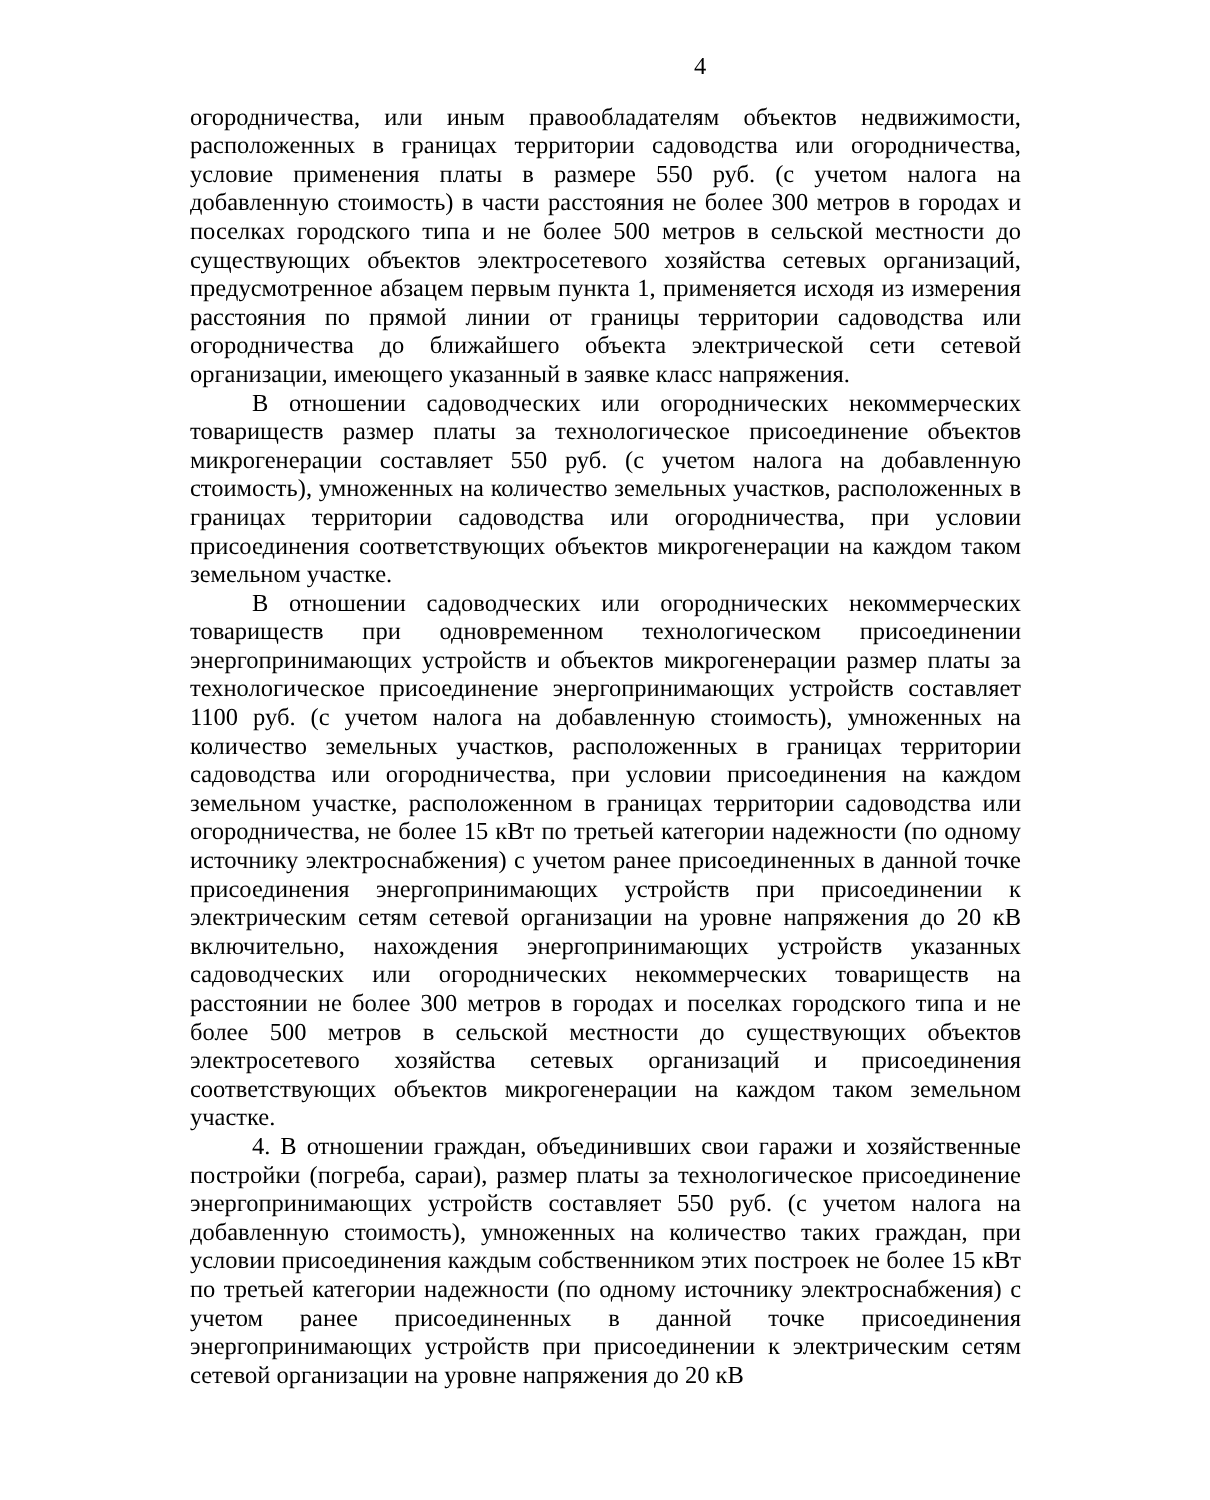4
огородничества, или иным правообладателям объектов недвижимости, расположенных в границах территории садоводства или огородничества, условие применения платы в размере 550 руб. (с учетом налога на добавленную стоимость) в части расстояния не более 300 метров в городах и поселках городского типа и не более 500 метров в сельской местности до существующих объектов электросетевого хозяйства сетевых организаций, предусмотренное абзацем первым пункта 1, применяется исходя из измерения расстояния по прямой линии от границы территории садоводства или огородничества до ближайшего объекта электрической сети сетевой организации, имеющего указанный в заявке класс напряжения.
В отношении садоводческих или огороднических некоммерческих товариществ размер платы за технологическое присоединение объектов микрогенерации составляет 550 руб. (с учетом налога на добавленную стоимость), умноженных на количество земельных участков, расположенных в границах территории садоводства или огородничества, при условии присоединения соответствующих объектов микрогенерации на каждом таком земельном участке.
В отношении садоводческих или огороднических некоммерческих товариществ при одновременном технологическом присоединении энергопринимающих устройств и объектов микрогенерации размер платы за технологическое присоединение энергопринимающих устройств составляет 1100 руб. (с учетом налога на добавленную стоимость), умноженных на количество земельных участков, расположенных в границах территории садоводства или огородничества, при условии присоединения на каждом земельном участке, расположенном в границах территории садоводства или огородничества, не более 15 кВт по третьей категории надежности (по одному источнику электроснабжения) с учетом ранее присоединенных в данной точке присоединения энергопринимающих устройств при присоединении к электрическим сетям сетевой организации на уровне напряжения до 20 кВ включительно, нахождения энергопринимающих устройств указанных садоводческих или огороднических некоммерческих товариществ на расстоянии не более 300 метров в городах и поселках городского типа и не более 500 метров в сельской местности до существующих объектов электросетевого хозяйства сетевых организаций и присоединения соответствующих объектов микрогенерации на каждом таком земельном участке.
4. В отношении граждан, объединивших свои гаражи и хозяйственные постройки (погреба, сараи), размер платы за технологическое присоединение энергопринимающих устройств составляет 550 руб. (с учетом налога на добавленную стоимость), умноженных на количество таких граждан, при условии присоединения каждым собственником этих построек не более 15 кВт по третьей категории надежности (по одному источнику электроснабжения) с учетом ранее присоединенных в данной точке присоединения энергопринимающих устройств при присоединении к электрическим сетям сетевой организации на уровне напряжения до 20 кВ